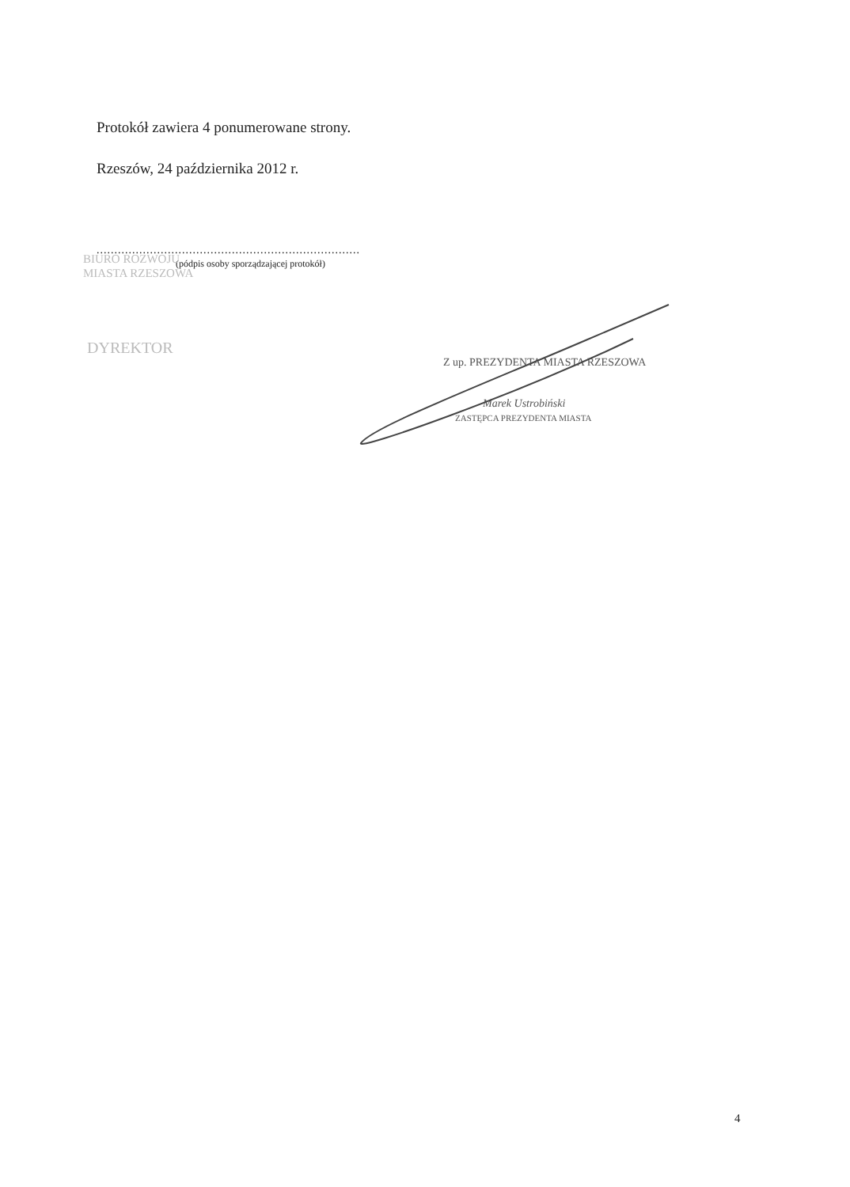Protokół zawiera 4 ponumerowane strony.
Rzeszów, 24 października 2012 r.
..........................................................................
(pódpis osoby sporządzającej protokół)
BIURO ROZWOJU
MIASTA RZESZOWA
DYREKTOR
Z up. PREZYDENTA MIASTA RZESZOWA
Marek Ustrobiński
ZASTĘPCA PREZYDENTA MIASTA
4